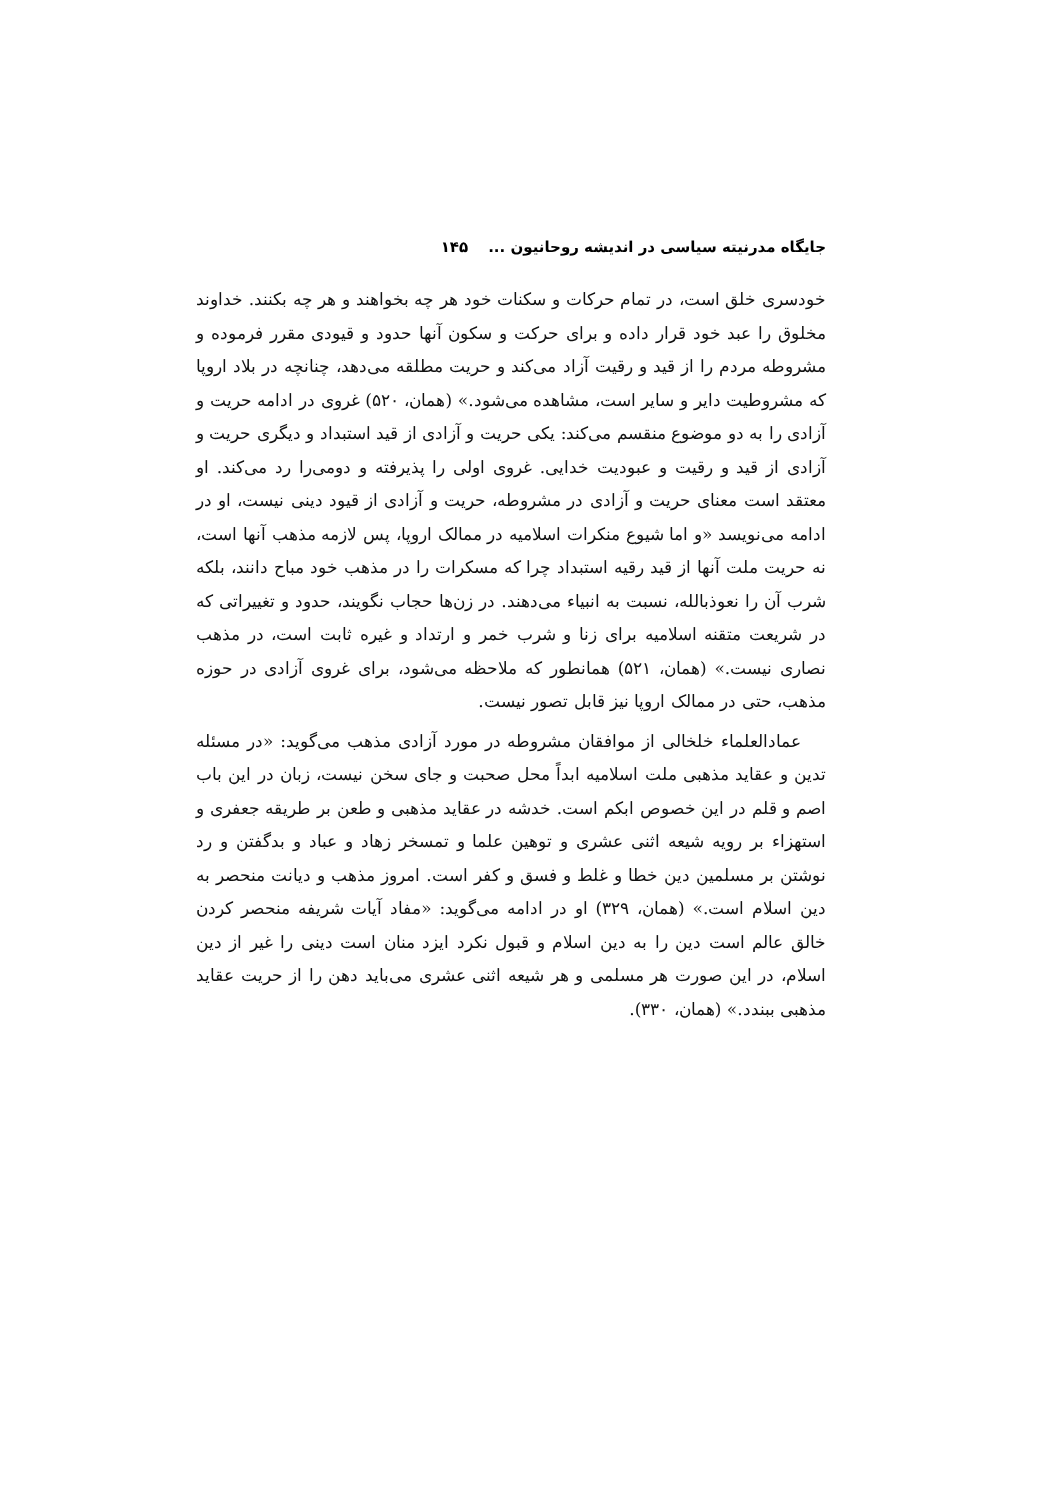جایگاه مدرنیته سیاسی در اندیشه روحانیون ... ۱۴۵
خودسری خلق است، در تمام حرکات و سکنات خود هر چه بخواهند و هر چه بکنند. خداوند مخلوق را عبد خود قرار داده و برای حرکت و سکون آنها حدود و قیودی مقرر فرموده و مشروطه مردم را از قید و رقیت آزاد می‌کند و حریت مطلقه می‌دهد، چنانچه در بلاد اروپا که مشروطیت دایر و سایر است، مشاهده می‌شود.» (همان، ۵۲۰) غروی در ادامه حریت و آزادی را به دو موضوع منقسم می‌کند: یکی حریت و آزادی از قید استبداد و دیگری حریت و آزادی از قید و رقیت و عبودیت خدایی. غروی اولی را پذیرفته و دومی‌را رد می‌کند. او معتقد است معنای حریت و آزادی در مشروطه، حریت و آزادی از قیود دینی نیست، او در ادامه می‌نویسد «و اما شیوع منکرات اسلامیه در ممالک اروپا، پس لازمه مذهب آنها است، نه حریت ملت آنها از قید رقیه استبداد چرا که مسکرات را در مذهب خود مباح دانند، بلکه شرب آن را نعوذبالله، نسبت به انبیاء می‌دهند. در زن‌ها حجاب نگویند، حدود و تغییراتی که در شریعت متقنه اسلامیه برای زنا و شرب خمر و ارتداد و غیره ثابت است، در مذهب نصاری نیست.» (همان، ۵۲۱) همانطور که ملاحظه می‌شود، برای غروی آزادی در حوزه مذهب، حتی در ممالک اروپا نیز قابل تصور نیست.
عمادالعلماء خلخالی از موافقان مشروطه در مورد آزادی مذهب می‌گوید: «در مسئله تدین و عقاید مذهبی ملت اسلامیه ابداً محل صحبت و جای سخن نیست، زبان در این باب اصم و قلم در این خصوص ابکم است. خدشه در عقاید مذهبی و طعن بر طریقه جعفری و استهزاء بر رویه شیعه اثنی عشری و توهین علما و تمسخر زهاد و عباد و بدگفتن و رد نوشتن بر مسلمین دین خطا و غلط و فسق و کفر است. امروز مذهب و دیانت منحصر به دین اسلام است.» (همان، ۳۲۹) او در ادامه می‌گوید: «مفاد آیات شریفه منحصر کردن خالق عالم است دین را به دین اسلام و قبول نکرد ایزد منان است دینی را غیر از دین اسلام، در این صورت هر مسلمی و هر شیعه اثنی عشری می‌باید دهن را از حریت عقاید مذهبی ببندد.» (همان، ۳۳۰).